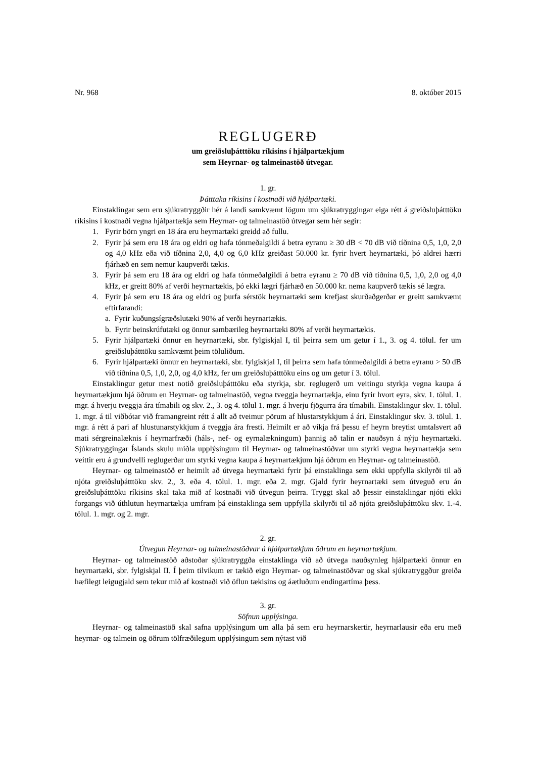Nr. 968 8. október 2015
REGLUGERÐ
um greiðsluþátttöku ríkisins í hjálpartækjum
sem Heyrnar- og talmeinastöð útvegar.
1. gr.
Þátttaka ríkisins í kostnaði við hjálpartæki.
Einstaklingar sem eru sjúkratryggðir hér á landi samkvæmt lögum um sjúkratryggingar eiga rétt á greiðsluþátttöku ríkisins í kostnaði vegna hjálpartækja sem Heyrnar- og talmeinastöð útvegar sem hér segir:
1. Fyrir börn yngri en 18 ára eru heyrnartæki greidd að fullu.
2. Fyrir þá sem eru 18 ára og eldri og hafa tónmeðalgildi á betra eyranu ≥ 30 dB < 70 dB við tíðnina 0,5, 1,0, 2,0 og 4,0 kHz eða við tíðnina 2,0, 4,0 og 6,0 kHz greiðast 50.000 kr. fyrir hvert heyrnartæki, þó aldrei hærri fjárhæð en sem nemur kaupverði tækis.
3. Fyrir þá sem eru 18 ára og eldri og hafa tónmeðalgildi á betra eyranu ≥ 70 dB við tíðnina 0,5, 1,0, 2,0 og 4,0 kHz, er greitt 80% af verði heyrnartækis, þó ekki lægri fjárhæð en 50.000 kr. nema kaupverð tækis sé lægra.
4. Fyrir þá sem eru 18 ára og eldri og þurfa sérstök heyrnartæki sem krefjast skurðaðgerðar er greitt samkvæmt eftirfarandi:
a. Fyrir kuðungsígræðslutæki 90% af verði heyrnartækis.
b. Fyrir beinskrúfutæki og önnur sambærileg heyrnartæki 80% af verði heyrnartækis.
5. Fyrir hjálpartæki önnur en heyrnartæki, sbr. fylgiskjal I, til þeirra sem um getur í 1., 3. og 4. tölul. fer um greiðsluþátttöku samkvæmt þeim töluliðum.
6. Fyrir hjálpartæki önnur en heyrnartæki, sbr. fylgiskjal I, til þeirra sem hafa tónmeðalgildi á betra eyranu > 50 dB við tíðnina 0,5, 1,0, 2,0, og 4,0 kHz, fer um greiðsluþátttöku eins og um getur í 3. tölul.
Einstaklingur getur mest notið greiðsluþátttöku eða styrkja, sbr. reglugerð um veitingu styrkja vegna kaupa á heyrnartækjum hjá öðrum en Heyrnar- og talmeinastöð, vegna tveggja heyrnartækja, einu fyrir hvort eyra, skv. 1. tölul. 1. mgr. á hverju tveggja ára tímabili og skv. 2., 3. og 4. tölul 1. mgr. á hverju fjögurra ára tímabili. Einstaklingur skv. 1. tölul. 1. mgr. á til viðbótar við framangreint rétt á allt að tveimur pörum af hlustarstykkjum á ári. Einstaklingur skv. 3. tölul. 1. mgr. á rétt á pari af hlustunarstykkjum á tveggja ára fresti. Heimilt er að víkja frá þessu ef heyrn breytist umtalsvert að mati sérgreinalæknis í heyrnarfræði (háls-, nef- og eyrnalækningum) þannig að talin er nauðsyn á nýju heyrnartæki. Sjúkratryggingar Íslands skulu miðla upplýsingum til Heyrnar- og talmeinastöðvar um styrki vegna heyrnartækja sem veittir eru á grundvelli reglugerðar um styrki vegna kaupa á heyrnartækjum hjá öðrum en Heyrnar- og talmeinastöð.
Heyrnar- og talmeinastöð er heimilt að útvega heyrnartæki fyrir þá einstaklinga sem ekki uppfylla skilyrði til að njóta greiðsluþátttöku skv. 2., 3. eða 4. tölul. 1. mgr. eða 2. mgr. Gjald fyrir heyrnartæki sem útveguð eru án greiðsluþátttöku ríkisins skal taka mið af kostnaði við útvegun þeirra. Tryggt skal að þessir einstaklingar njóti ekki forgangs við úthlutun heyrnartækja umfram þá einstaklinga sem uppfylla skilyrði til að njóta greiðsluþátttöku skv. 1.-4. tölul. 1. mgr. og 2. mgr.
2. gr.
Útvegun Heyrnar- og talmeinastöðvar á hjálpartækjum öðrum en heyrnartækjum.
Heyrnar- og talmeinastöð aðstoðar sjúkratryggða einstaklinga við að útvega nauðsynleg hjálpartæki önnur en heyrnartæki, sbr. fylgiskjal II. Í þeim tilvikum er tækið eign Heyrnar- og talmeinastöðvar og skal sjúkratryggður greiða hæfilegt leigugjald sem tekur mið af kostnaði við öflun tækisins og áætluðum endingartíma þess.
3. gr.
Söfnun upplýsinga.
Heyrnar- og talmeinastöð skal safna upplýsingum um alla þá sem eru heyrnarskertir, heyrnarlausir eða eru með heyrnar- og talmein og öðrum tölfræðilegum upplýsingum sem nýtast við